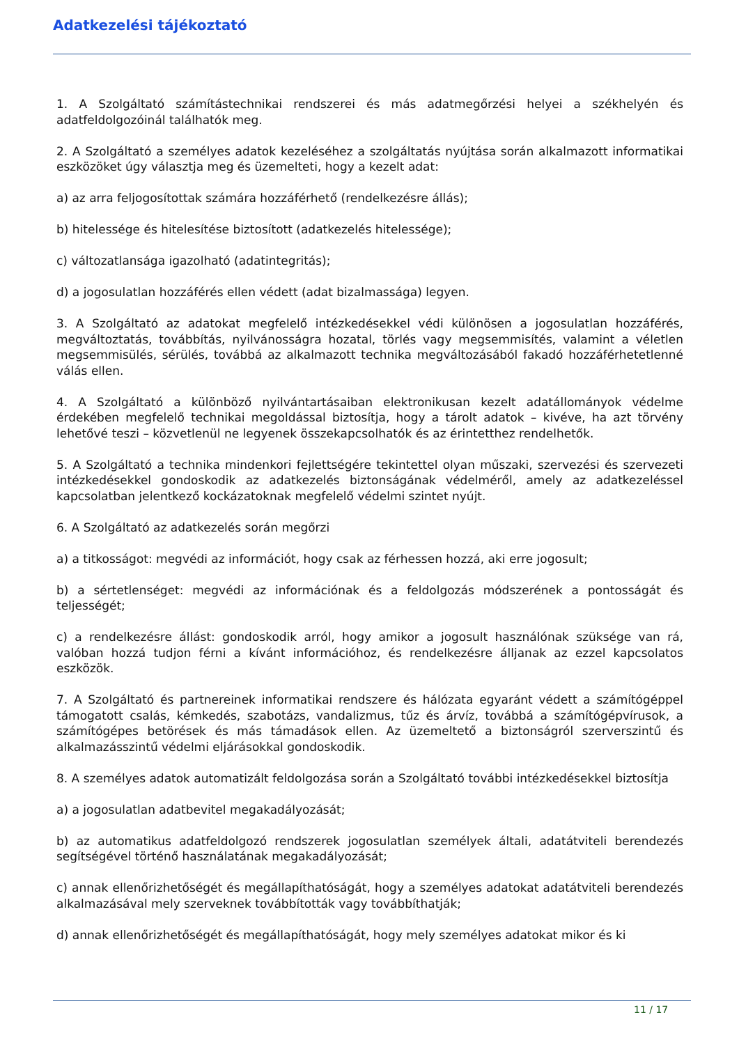Adatkezelési tájékoztató
1. A Szolgáltató számítástechnikai rendszerei és más adatmegőrzési helyei a székhelyén és adatfeldolgozóinál találhatók meg.
2. A Szolgáltató a személyes adatok kezeléséhez a szolgáltatás nyújtása során alkalmazott informatikai eszközöket úgy választja meg és üzemelteti, hogy a kezelt adat:
a) az arra feljogosítottak számára hozzáférhető (rendelkezésre állás);
b) hitelessége és hitelesítése biztosított (adatkezelés hitelessége);
c) változatlansága igazolható (adatintegritás);
d) a jogosulatlan hozzáférés ellen védett (adat bizalmassága) legyen.
3. A Szolgáltató az adatokat megfelelő intézkedésekkel védi különösen a jogosulatlan hozzáférés, megváltoztatás, továbbítás, nyilvánosságra hozatal, törlés vagy megsemmisítés, valamint a véletlen megsemmisülés, sérülés, továbbá az alkalmazott technika megváltozásából fakadó hozzáférhetetlenné válás ellen.
4. A Szolgáltató a különböző nyilvántartásaiban elektronikusan kezelt adatállományok védelme érdekében megfelelő technikai megoldással biztosítja, hogy a tárolt adatok – kivéve, ha azt törvény lehetővé teszi – közvetlenül ne legyenek összekapcsolhatók és az érintetthez rendelhetők.
5. A Szolgáltató a technika mindenkori fejlettségére tekintettel olyan műszaki, szervezési és szervezeti intézkedésekkel gondoskodik az adatkezelés biztonságának védelméről, amely az adatkezeléssel kapcsolatban jelentkező kockázatoknak megfelelő védelmi szintet nyújt.
6. A Szolgáltató az adatkezelés során megőrzi
a) a titkosságot: megvédi az információt, hogy csak az férhessen hozzá, aki erre jogosult;
b) a sértetlenséget: megvédi az információnak és a feldolgozás módszerének a pontosságát és teljességét;
c) a rendelkezésre állást: gondoskodik arról, hogy amikor a jogosult használónak szüksége van rá, valóban hozzá tudjon férni a kívánt információhoz, és rendelkezésre álljanak az ezzel kapcsolatos eszközök.
7. A Szolgáltató és partnereinek informatikai rendszere és hálózata egyaránt védett a számítógéppel támogatott csalás, kémkedés, szabotázs, vandalizmus, tűz és árvíz, továbbá a számítógépvírusok, a számítógépes betörések és más támadások ellen. Az üzemeltető a biztonságról szerverszintű és alkalmazásszintű védelmi eljárásokkal gondoskodik.
8. A személyes adatok automatizált feldolgozása során a Szolgáltató további intézkedésekkel biztosítja
a) a jogosulatlan adatbevitel megakadályozását;
b) az automatikus adatfeldolgozó rendszerek jogosulatlan személyek általi, adatátviteli berendezés segítségével történő használatának megakadályozását;
c) annak ellenőrizhetőségét és megállapíthatóságát, hogy a személyes adatokat adatátviteli berendezés alkalmazásával mely szerveknek továbbították vagy továbbíthatják;
d) annak ellenőrizhetőségét és megállapíthatóságát, hogy mely személyes adatokat mikor és ki
11 / 17